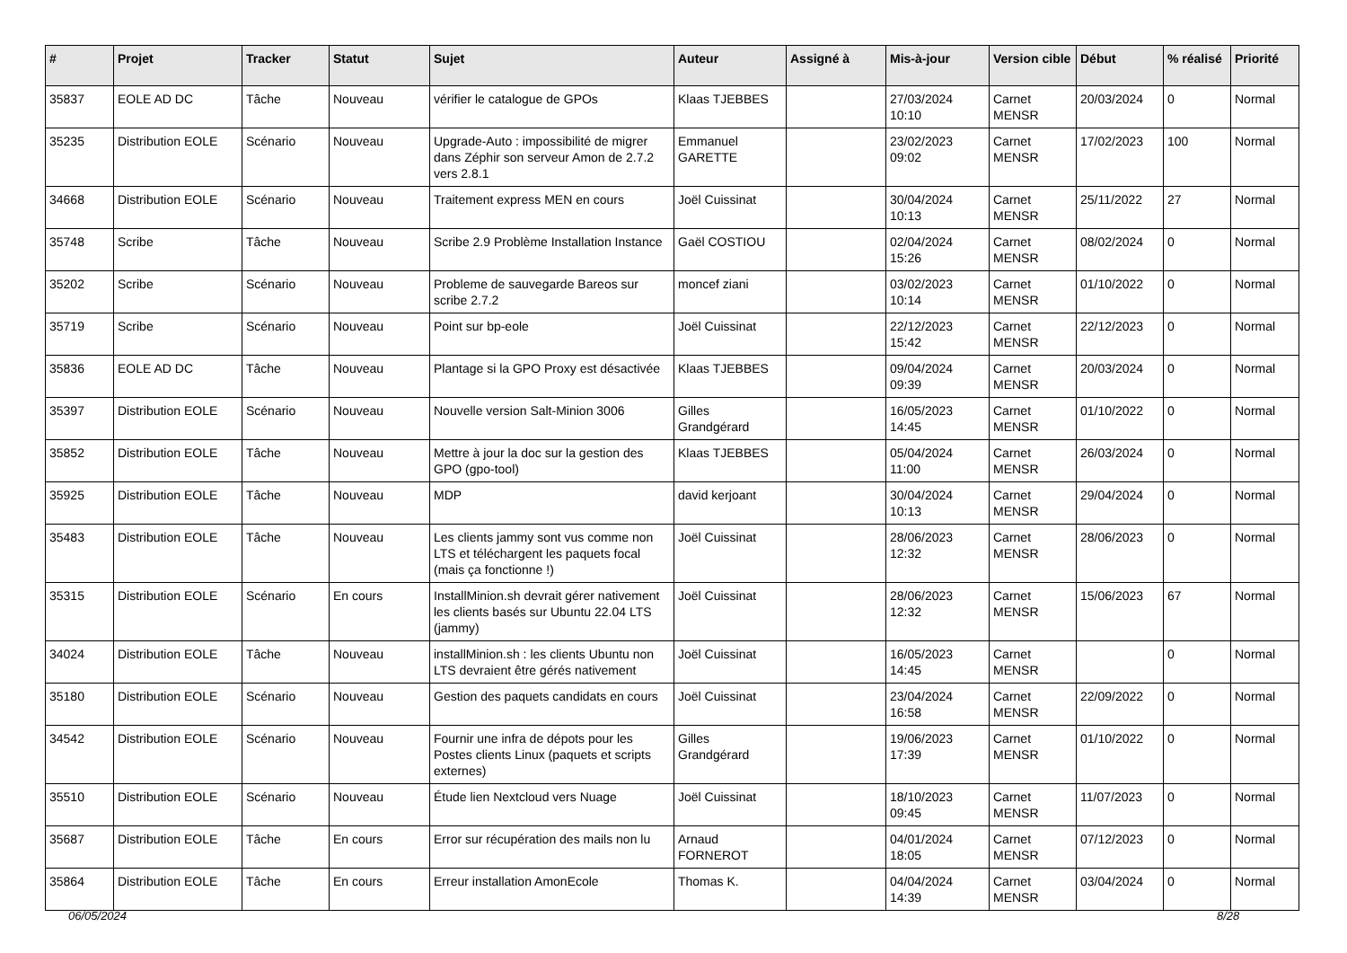| # | Projet | Tracker | Statut | Sujet | Auteur | Assigné à | Mis-à-jour | Version cible | Début | % réalisé | Priorité |
| --- | --- | --- | --- | --- | --- | --- | --- | --- | --- | --- | --- |
| 35837 | EOLE AD DC | Tâche | Nouveau | vérifier le catalogue de GPOs | Klaas TJEBBES | | 27/03/2024 10:10 | Carnet MENSR | 20/03/2024 | 0 | Normal |
| 35235 | Distribution EOLE | Scénario | Nouveau | Upgrade-Auto : impossibilité de migrer dans Zéphir son serveur Amon de 2.7.2 vers 2.8.1 | Emmanuel GARETTE | | 23/02/2023 09:02 | Carnet MENSR | 17/02/2023 | 100 | Normal |
| 34668 | Distribution EOLE | Scénario | Nouveau | Traitement express MEN en cours | Joël Cuissinat | | 30/04/2024 10:13 | Carnet MENSR | 25/11/2022 | 27 | Normal |
| 35748 | Scribe | Tâche | Nouveau | Scribe 2.9 Problème Installation Instance | Gaël COSTIOU | | 02/04/2024 15:26 | Carnet MENSR | 08/02/2024 | 0 | Normal |
| 35202 | Scribe | Scénario | Nouveau | Probleme de sauvegarde Bareos sur scribe 2.7.2 | moncef ziani | | 03/02/2023 10:14 | Carnet MENSR | 01/10/2022 | 0 | Normal |
| 35719 | Scribe | Scénario | Nouveau | Point sur bp-eole | Joël Cuissinat | | 22/12/2023 15:42 | Carnet MENSR | 22/12/2023 | 0 | Normal |
| 35836 | EOLE AD DC | Tâche | Nouveau | Plantage si la GPO Proxy est désactivée | Klaas TJEBBES | | 09/04/2024 09:39 | Carnet MENSR | 20/03/2024 | 0 | Normal |
| 35397 | Distribution EOLE | Scénario | Nouveau | Nouvelle version Salt-Minion 3006 | Gilles Grandgérard | | 16/05/2023 14:45 | Carnet MENSR | 01/10/2022 | 0 | Normal |
| 35852 | Distribution EOLE | Tâche | Nouveau | Mettre à jour la doc sur la gestion des GPO (gpo-tool) | Klaas TJEBBES | | 05/04/2024 11:00 | Carnet MENSR | 26/03/2024 | 0 | Normal |
| 35925 | Distribution EOLE | Tâche | Nouveau | MDP | david kerjoant | | 30/04/2024 10:13 | Carnet MENSR | 29/04/2024 | 0 | Normal |
| 35483 | Distribution EOLE | Tâche | Nouveau | Les clients jammy sont vus comme non LTS et téléchargent les paquets focal (mais ça fonctionne !) | Joël Cuissinat | | 28/06/2023 12:32 | Carnet MENSR | 28/06/2023 | 0 | Normal |
| 35315 | Distribution EOLE | Scénario | En cours | InstallMinion.sh devrait gérer nativement les clients basés sur Ubuntu 22.04 LTS (jammy) | Joël Cuissinat | | 28/06/2023 12:32 | Carnet MENSR | 15/06/2023 | 67 | Normal |
| 34024 | Distribution EOLE | Tâche | Nouveau | installMinion.sh : les clients Ubuntu non LTS devraient être gérés nativement | Joël Cuissinat | | 16/05/2023 14:45 | Carnet MENSR | | 0 | Normal |
| 35180 | Distribution EOLE | Scénario | Nouveau | Gestion des paquets candidats en cours | Joël Cuissinat | | 23/04/2024 16:58 | Carnet MENSR | 22/09/2022 | 0 | Normal |
| 34542 | Distribution EOLE | Scénario | Nouveau | Fournir une infra de dépots pour les Postes clients Linux (paquets et scripts externes) | Gilles Grandgérard | | 19/06/2023 17:39 | Carnet MENSR | 01/10/2022 | 0 | Normal |
| 35510 | Distribution EOLE | Scénario | Nouveau | Étude lien Nextcloud vers Nuage | Joël Cuissinat | | 18/10/2023 09:45 | Carnet MENSR | 11/07/2023 | 0 | Normal |
| 35687 | Distribution EOLE | Tâche | En cours | Error sur récupération des mails non lu | Arnaud FORNEROT | | 04/01/2024 18:05 | Carnet MENSR | 07/12/2023 | 0 | Normal |
| 35864 | Distribution EOLE | Tâche | En cours | Erreur installation AmonEcole | Thomas K. | | 04/04/2024 14:39 | Carnet MENSR | 03/04/2024 | 0 | Normal |
06/05/2024 8/28